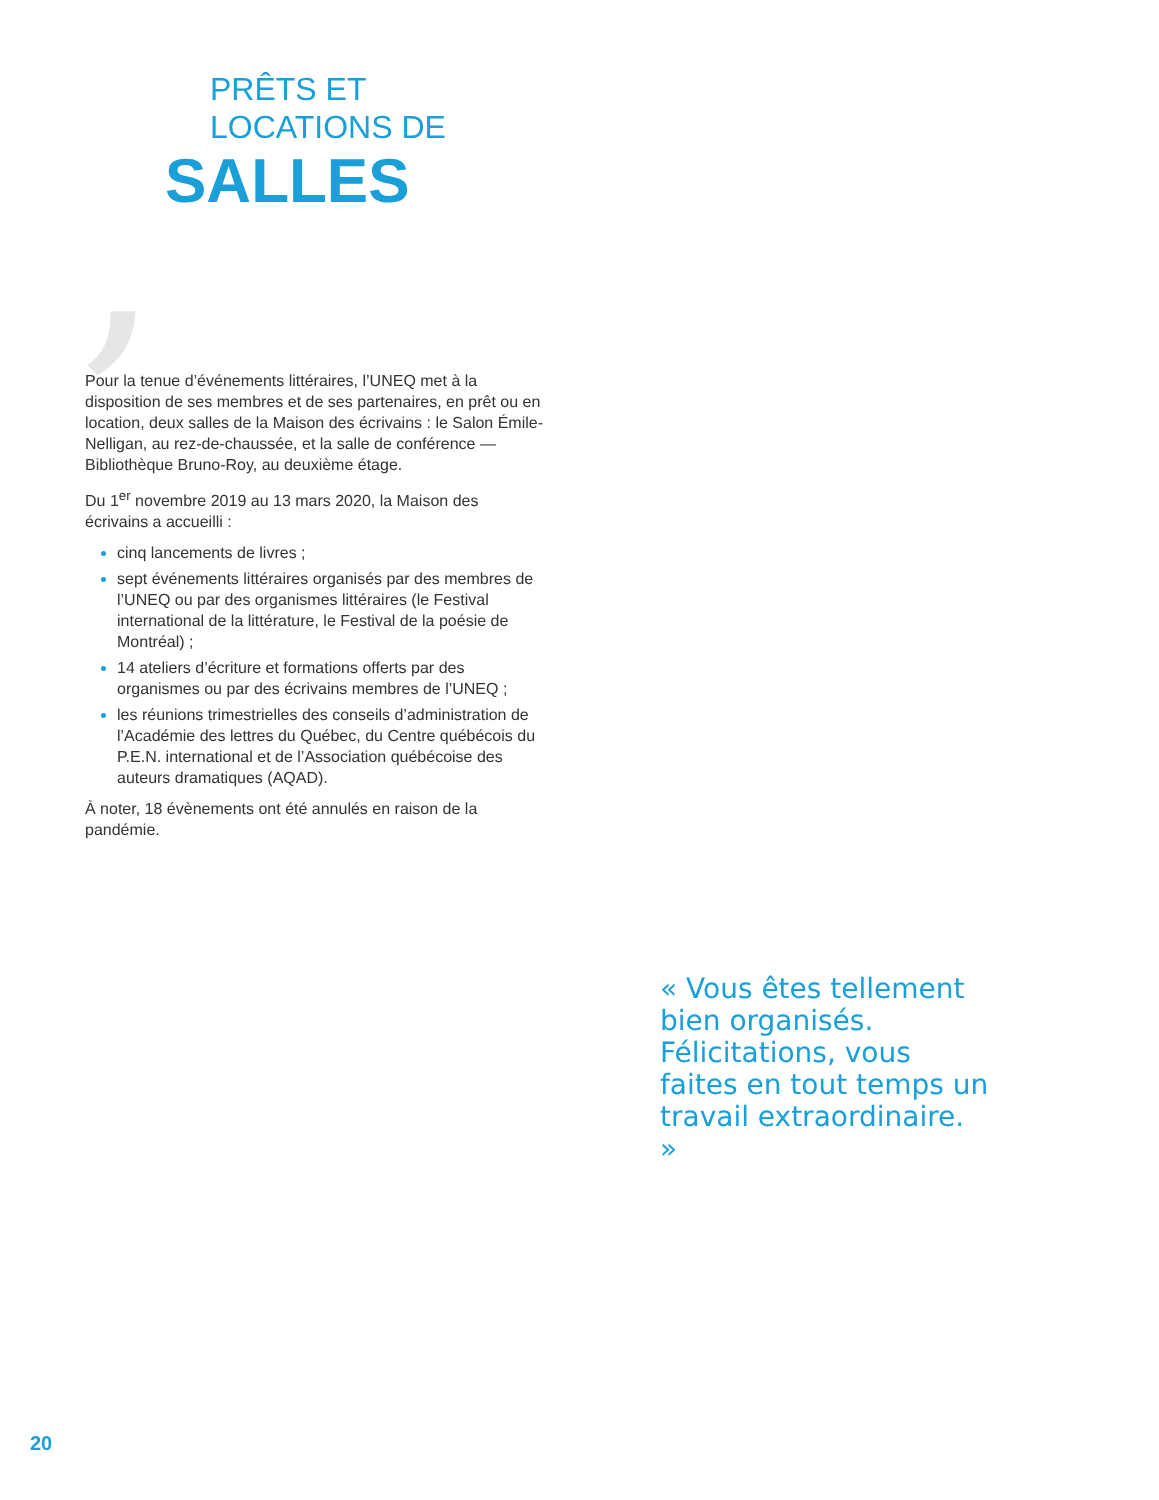,
PRÊTS ET
LOCATIONS DE
SALLES
Pour la tenue d’événements littéraires, l’UNEQ met à la disposition de ses membres et de ses partenaires, en prêt ou en location, deux salles de la Maison des écrivains : le Salon Émile-Nelligan, au rez-de-chaussée, et la salle de conférence — Bibliothèque Bruno-Roy, au deuxième étage.
Du 1<sup>er</sup> novembre 2019 au 13 mars 2020, la Maison des écrivains a accueilli :
cinq lancements de livres ;
sept événements littéraires organisés par des membres de l’UNEQ ou par des organismes littéraires (le Festival international de la littérature, le Festival de la poésie de Montréal) ;
14 ateliers d’écriture et formations offerts par des organismes ou par des écrivains membres de l’UNEQ ;
les réunions trimestrielles des conseils d’administration de l’Académie des lettres du Québec, du Centre québécois du P.E.N. international et de l’Association québécoise des auteurs dramatiques (AQAD).
À noter, 18 évènements ont été annulés en raison de la pandémie.
« Vous êtes tellement bien organisés. Félicitations, vous faites en tout temps un travail extraordinaire. »
20